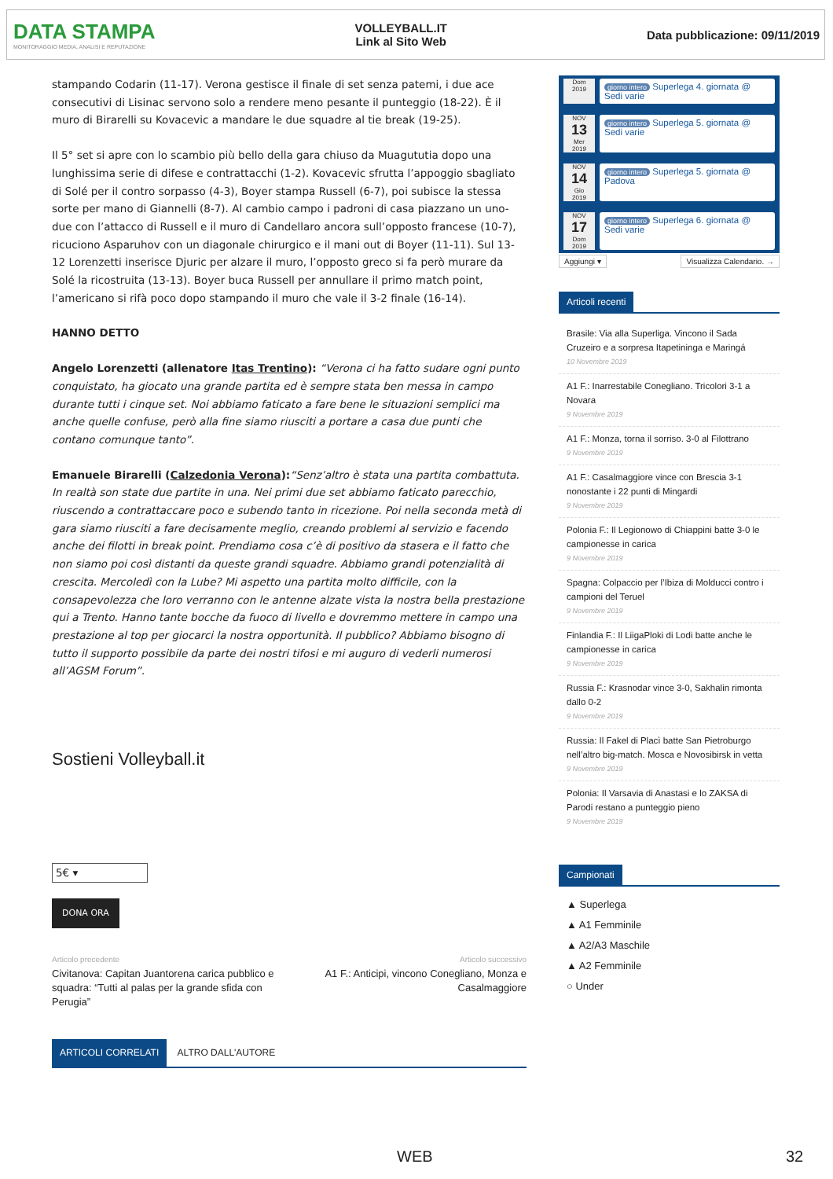DATA STAMPA
MONITORAGGIO MEDIA, ANALISI E REPUTAZIONE
VOLLEYBALL.IT
Link al Sito Web
Data pubblicazione: 09/11/2019
stampando Codarin (11-17). Verona gestisce il finale di set senza patemi, i due ace consecutivi di Lisinac servono solo a rendere meno pesante il punteggio (18-22). È il muro di Birarelli su Kovacevic a mandare le due squadre al tie break (19-25).
Il 5° set si apre con lo scambio più bello della gara chiuso da Muagututia dopo una lunghissima serie di difese e contrattacchi (1-2). Kovacevic sfrutta l’appoggio sbagliato di Solé per il contro sorpasso (4-3), Boyer stampa Russell (6-7), poi subisce la stessa sorte per mano di Giannelli (8-7). Al cambio campo i padroni di casa piazzano un uno-due con l’attacco di Russell e il muro di Candellaro ancora sull’opposto francese (10-7), ricuciono Asparuhov con un diagonale chirurgico e il mani out di Boyer (11-11). Sul 13-12 Lorenzetti inserisce Djuric per alzare il muro, l’opposto greco si fa però murare da Solé la ricostruita (13-13). Boyer buca Russell per annullare il primo match point, l’americano si rifà poco dopo stampando il muro che vale il 3-2 finale (16-14).
HANNO DETTO
Angelo Lorenzetti (allenatore Itas Trentino): “Verona ci ha fatto sudare ogni punto conquistato, ha giocato una grande partita ed è sempre stata ben messa in campo durante tutti i cinque set. Noi abbiamo faticato a fare bene le situazioni semplici ma anche quelle confuse, però alla fine siamo riusciti a portare a casa due punti che contano comunque tanto”.
Emanuele Birarelli (Calzedonia Verona):“Senz’altro è stata una partita combattuta. In realtà son state due partite in una. Nei primi due set abbiamo faticato parecchio, riuscendo a contrattaccare poco e subendo tanto in ricezione. Poi nella seconda metà di gara siamo riusciti a fare decisamente meglio, creando problemi al servizio e facendo anche dei filotti in break point. Prendiamo cosa c’è di positivo da stasera e il fatto che non siamo poi così distanti da queste grandi squadre. Abbiamo grandi potenzialità di crescita. Mercoledì con la Lube? Mi aspetto una partita molto difficile, con la consapevolezza che loro verranno con le antenne alzate vista la nostra bella prestazione qui a Trento. Hanno tante bocche da fuoco di livello e dovremmo mettere in campo una prestazione al top per giocarci la nostra opportunità. Il pubblico? Abbiamo bisogno di tutto il supporto possibile da parte dei nostri tifosi e mi auguro di vederli numerosi all’AGSM Forum”.
Sostieni Volleyball.it
5€ ▾
DONA ORA
Articolo precedente
Civitanova: Capitan Juantorena carica pubblico e squadra: “Tutti al palas per la grande sfida con Perugia”
Articolo successivo
A1 F.: Anticipi, vincono Conegliano, Monza e Casalmaggiore
ARTICOLI CORRELATI ALTRO DALL'AUTORE
Dom
2019
giorno intero Superlega 4. giornata @ Sedi varie
NOV
13
Mer
2019
giorno intero Superlega 5. giornata @ Sedi varie
NOV
14
Gio
2019
giorno intero Superlega 5. giornata @ Padova
NOV
17
Dom
2019
giorno intero Superlega 6. giornata @ Sedi varie
Aggiungi ▾ Visualizza Calendario. →
Articoli recenti
Brasile: Via alla Superliga. Vincono il Sada Cruzeiro e a sorpresa Itapetininga e Maringá
10 Novembre 2019
A1 F.: Inarrestabile Conegliano. Tricolori 3-1 a Novara
9 Novembre 2019
A1 F.: Monza, torna il sorriso. 3-0 al Filottrano
9 Novembre 2019
A1 F.: Casalmaggiore vince con Brescia 3-1 nonostante i 22 punti di Mingardi
9 Novembre 2019
Polonia F.: Il Legionowo di Chiappini batte 3-0 le campionesse in carica
9 Novembre 2019
Spagna: Colpaccio per l’Ibiza di Molducci contro i campioni del Teruel
9 Novembre 2019
Finlandia F.: Il LiigaPloki di Lodi batte anche le campionesse in carica
9 Novembre 2019
Russia F.: Krasnodar vince 3-0, Sakhalin rimonta dallo 0-2
9 Novembre 2019
Russia: Il Fakel di Placì batte San Pietroburgo nell’altro big-match. Mosca e Novosibirsk in vetta
9 Novembre 2019
Polonia: Il Varsavia di Anastasi e lo ZAKSA di Parodi restano a punteggio pieno
9 Novembre 2019
Campionati
▲ Superlega
▲ A1 Femminile
▲ A2/A3 Maschile
▲ A2 Femminile
○ Under
WEB 32